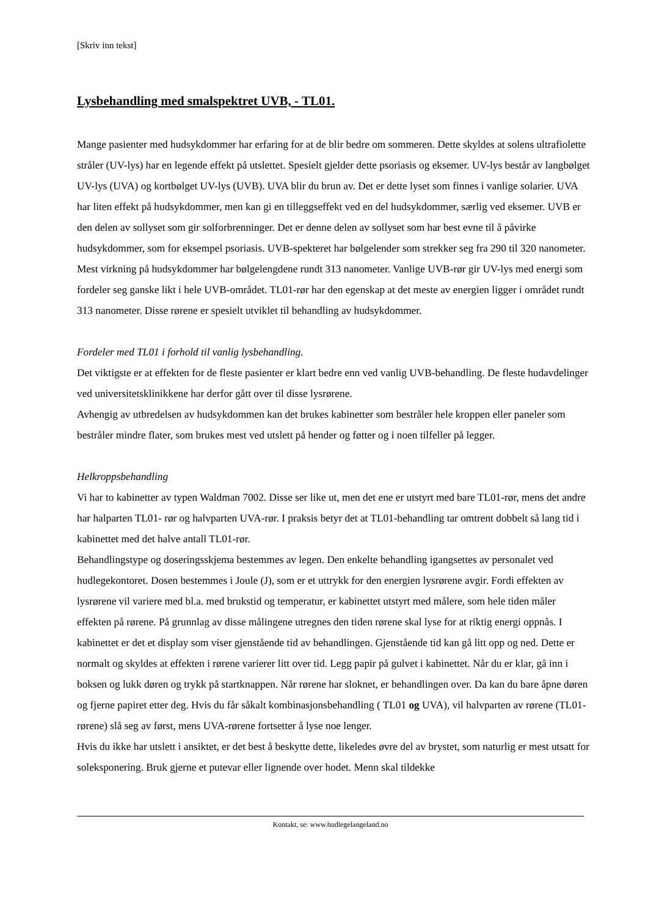[Skriv inn tekst]
Lysbehandling med smalspektret UVB, - TL01.
Mange pasienter med hudsykdommer har erfaring for at de blir bedre om sommeren. Dette skyldes at solens ultrafiolette stråler (UV-lys) har en legende effekt på utslettet. Spesielt gjelder dette psoriasis og eksemer. UV-lys består av langbølget UV-lys (UVA) og kortbølget UV-lys (UVB). UVA blir du brun av. Det er dette lyset som finnes i vanlige solarier. UVA har liten effekt på hudsykdommer, men kan gi en tilleggseffekt ved en del hudsykdommer, særlig ved eksemer. UVB er den delen av sollyset som gir solforbrenninger. Det er denne delen av sollyset som har best evne til å påvirke hudsykdommer, som for eksempel psoriasis. UVB-spekteret har bølgelender som strekker seg fra 290 til 320 nanometer. Mest virkning på hudsykdommer har bølgelengdene rundt 313 nanometer. Vanlige UVB-rør gir UV-lys med energi som fordeler seg ganske likt i hele UVB-området. TL01-rør har den egenskap at det meste av energien ligger i området rundt 313 nanometer. Disse rørene er spesielt utviklet til behandling av hudsykdommer.
Fordeler med TL01 i forhold til vanlig lysbehandling.
Det viktigste er at effekten for de fleste pasienter er klart bedre enn ved vanlig UVB-behandling. De fleste hudavdelinger ved universitetsklinikkene har derfor gått over til disse lysrørene.
Avhengig av utbredelsen av hudsykdommen kan det brukes kabinetter som bestråler hele kroppen eller paneler som bestråler mindre flater, som brukes mest ved utslett på hender og føtter og i noen tilfeller på legger.
Helkroppsbehandling
Vi har to kabinetter av typen Waldman 7002. Disse ser like ut, men det ene er utstyrt med bare TL01-rør, mens det andre har halparten TL01- rør og halvparten UVA-rør. I praksis betyr det at TL01-behandling tar omtrent dobbelt så lang tid i kabinettet med det halve antall TL01-rør.
Behandlingstype og doseringsskjema bestemmes av legen. Den enkelte behandling igangsettes av personalet ved hudlegekontoret. Dosen bestemmes i Joule (J), som er et uttrykk for den energien lysrørene avgir. Fordi effekten av lysrørene vil variere med bl.a. med brukstid og temperatur, er kabinettet utstyrt med målere, som hele tiden måler effekten på rørene. På grunnlag av disse målingene utregnes den tiden rørene skal lyse for at riktig energi oppnås. I kabinettet er det et display som viser gjenstående tid av behandlingen. Gjenstående tid kan gå litt opp og ned. Dette er normalt og skyldes at effekten i rørene varierer litt over tid. Legg papir på gulvet i kabinettet. Når du er klar, gå inn i boksen og lukk døren og trykk på startknappen. Når rørene har sloknet, er behandlingen over. Da kan du bare åpne døren og fjerne papiret etter deg. Hvis du får såkalt kombinasjonsbehandling ( TL01 og UVA), vil halvparten av rørene (TL01-rørene) slå seg av først, mens UVA-rørene fortsetter å lyse noe lenger.
Hvis du ikke har utslett i ansiktet, er det best å beskytte dette, likeledes øvre del av brystet, som naturlig er mest utsatt for soleksponering. Bruk gjerne et putevar eller lignende over hodet. Menn skal tildekke
Kontakt, se: www.hudlegelangeland.no